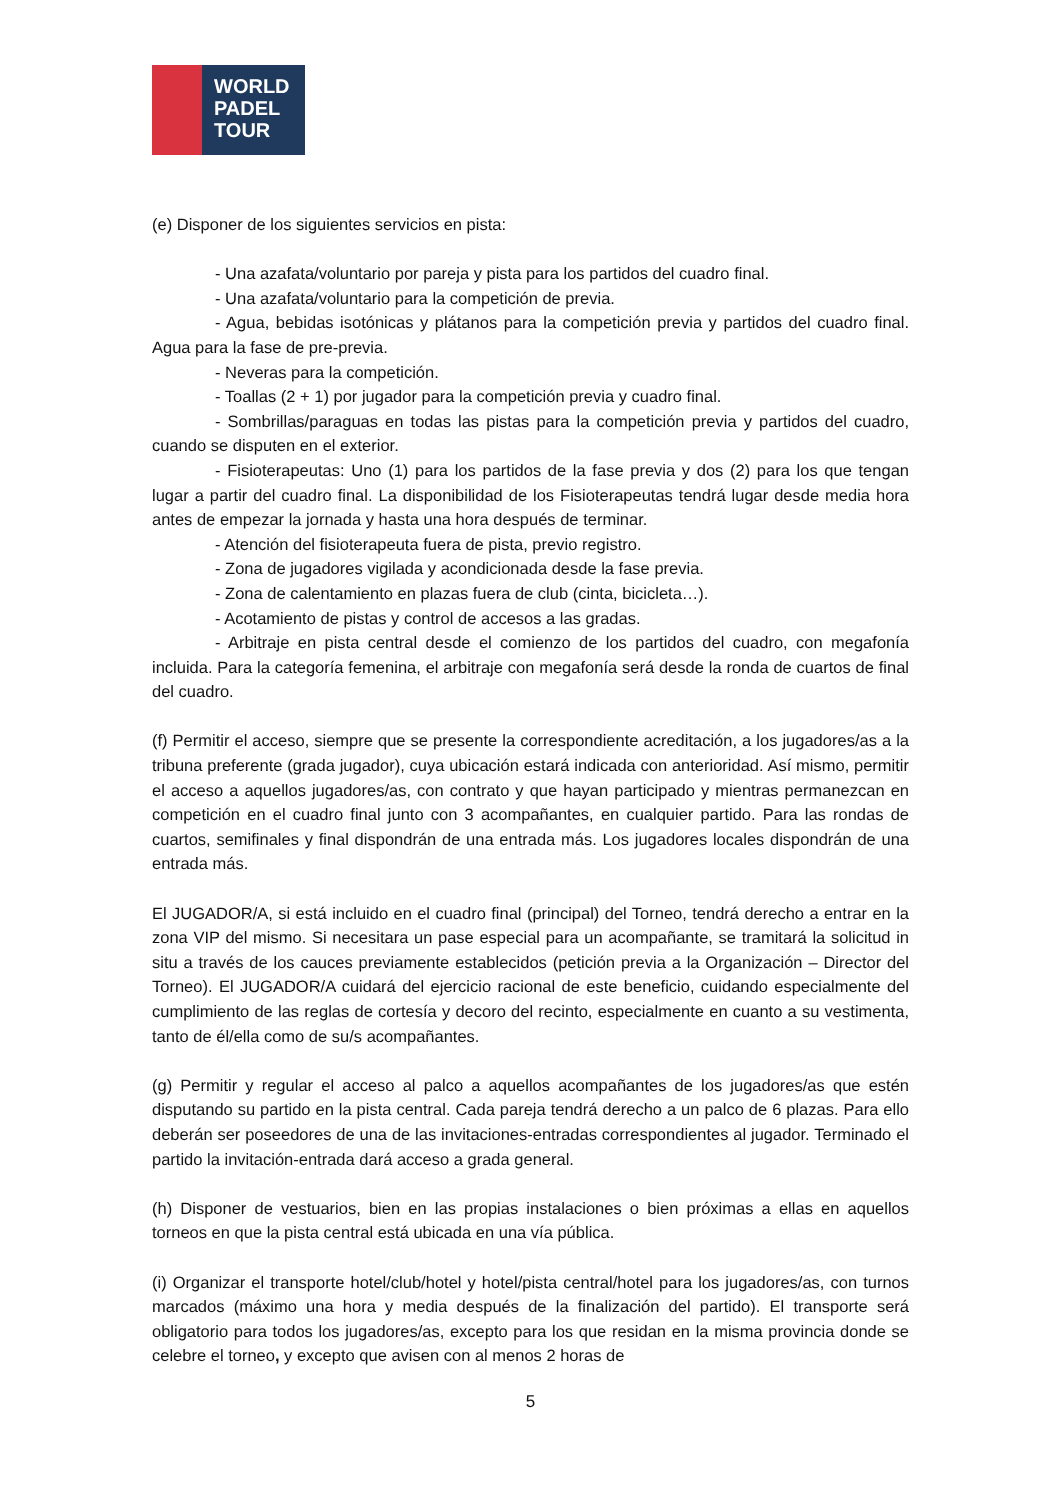WORLD
PADEL
TOUR
(e) Disponer de los siguientes servicios en pista:
- Una azafata/voluntario por pareja y pista para los partidos del cuadro final.
- Una azafata/voluntario para la competición de previa.
- Agua, bebidas isotónicas y plátanos para la competición previa y partidos del cuadro final. Agua para la fase de pre-previa.
- Neveras para la competición.
- Toallas (2 + 1) por jugador para la competición previa y cuadro final.
- Sombrillas/paraguas en todas las pistas para la competición previa y partidos del cuadro, cuando se disputen en el exterior.
- Fisioterapeutas: Uno (1) para los partidos de la fase previa y dos (2) para los que tengan lugar a partir del cuadro final. La disponibilidad de los Fisioterapeutas tendrá lugar desde media hora antes de empezar la jornada y hasta una hora después de terminar.
- Atención del fisioterapeuta fuera de pista, previo registro.
- Zona de jugadores vigilada y acondicionada desde la fase previa.
- Zona de calentamiento en plazas fuera de club (cinta, bicicleta…).
- Acotamiento de pistas y control de accesos a las gradas.
- Arbitraje en pista central desde el comienzo de los partidos del cuadro, con megafonía incluida. Para la categoría femenina, el arbitraje con megafonía será desde la ronda de cuartos de final del cuadro.
(f) Permitir el acceso, siempre que se presente la correspondiente acreditación, a los jugadores/as a la tribuna preferente (grada jugador), cuya ubicación estará indicada con anterioridad. Así mismo, permitir el acceso a aquellos jugadores/as, con contrato y que hayan participado y mientras permanezcan en competición en el cuadro final junto con 3 acompañantes, en cualquier partido. Para las rondas de cuartos, semifinales y final dispondrán de una entrada más. Los jugadores locales dispondrán de una entrada más.
El JUGADOR/A, si está incluido en el cuadro final (principal) del Torneo, tendrá derecho a entrar en la zona VIP del mismo. Si necesitara un pase especial para un acompañante, se tramitará la solicitud in situ a través de los cauces previamente establecidos (petición previa a la Organización – Director del Torneo). El JUGADOR/A cuidará del ejercicio racional de este beneficio, cuidando especialmente del cumplimiento de las reglas de cortesía y decoro del recinto, especialmente en cuanto a su vestimenta, tanto de él/ella como de su/s acompañantes.
(g) Permitir y regular el acceso al palco a aquellos acompañantes de los jugadores/as que estén disputando su partido en la pista central. Cada pareja tendrá derecho a un palco de 6 plazas. Para ello deberán ser poseedores de una de las invitaciones-entradas correspondientes al jugador. Terminado el partido la invitación-entrada dará acceso a grada general.
(h) Disponer de vestuarios, bien en las propias instalaciones o bien próximas a ellas en aquellos torneos en que la pista central está ubicada en una vía pública.
(i) Organizar el transporte hotel/club/hotel y hotel/pista central/hotel para los jugadores/as, con turnos marcados (máximo una hora y media después de la finalización del partido). El transporte será obligatorio para todos los jugadores/as, excepto para los que residan en la misma provincia donde se celebre el torneo, y excepto que avisen con al menos 2 horas de
5